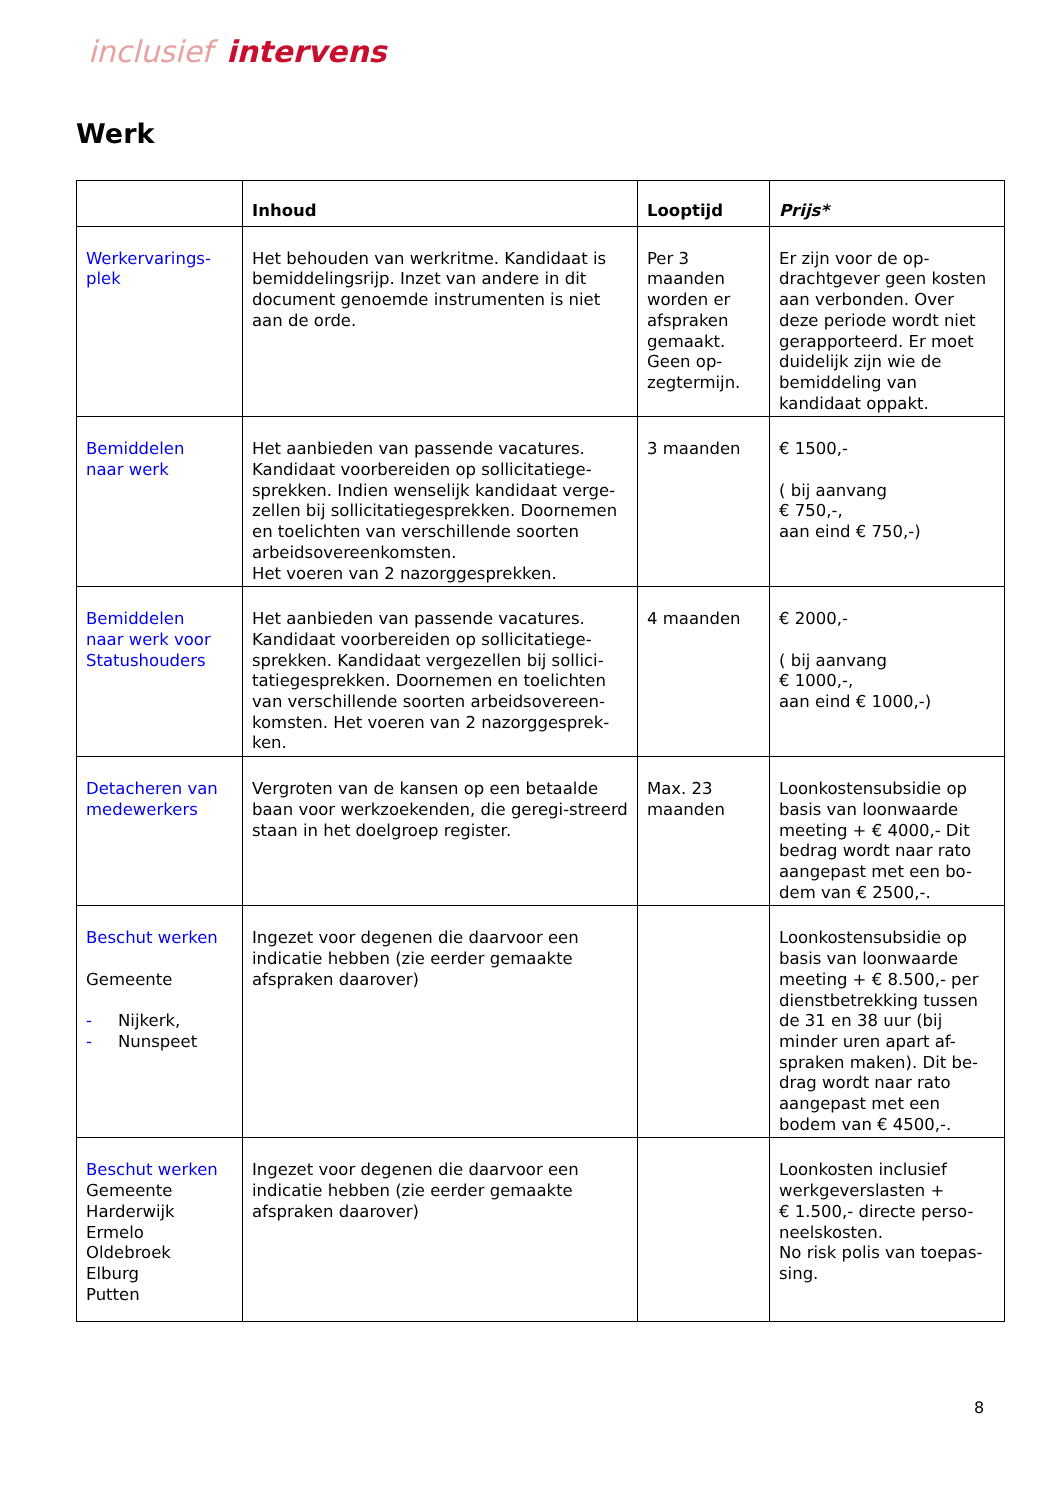inclusief intervens
Werk
| | Inhoud | Looptijd | Prijs* |
| --- | --- | --- | --- |
| Werkervarings- plek | Het behouden van werkritme. Kandidaat is bemiddelingsrijp. Inzet van andere in dit document genoemde instrumenten is niet aan de orde. | Per 3 maanden worden er afspraken gemaakt. Geen op-zegtermijn. | Er zijn voor de op-drachtgever geen kosten aan verbonden. Over deze periode wordt niet gerapporteerd. Er moet duidelijk zijn wie de bemiddeling van kandidaat oppakt. |
| Bemiddelen naar werk | Het aanbieden van passende vacatures. Kandidaat voorbereiden op sollicitatiege-sprekken. Indien wenselijk kandidaat verge-zellen bij sollicitatiegesprekken. Doornemen en toelichten van verschillende soorten arbeidsovereenkomsten. Het voeren van 2 nazorggesprekken. | 3 maanden | € 1500,- ( bij aanvang € 750,-, aan eind € 750,-) |
| Bemiddelen naar werk voor Statushouders | Het aanbieden van passende vacatures. Kandidaat voorbereiden op sollicitatiege-sprekken. Kandidaat vergezellen bij sollici-tatiegesprekken. Doornemen en toelichten van verschillende soorten arbeidsovereen-komsten. Het voeren van 2 nazorggesprek-ken. | 4 maanden | € 2000,- ( bij aanvang € 1000,-, aan eind € 1000,-) |
| Detacheren van medewerkers | Vergroten van de kansen op een betaalde baan voor werkzoekenden, die geregi-streerd staan in het doelgroep register. | Max. 23 maanden | Loonkostensubsidie op basis van loonwaarde meeting + € 4000,- Dit bedrag wordt naar rato aangepast met een bo-dem van € 2500,-. |
| Beschut werken Gemeente - Nijkerk, - Nunspeet | Ingezet voor degenen die daarvoor een indicatie hebben (zie eerder gemaakte afspraken daarover) | | Loonkostensubsidie op basis van loonwaarde meeting + € 8.500,- per dienstbetrekking tussen de 31 en 38 uur (bij minder uren apart af-spraken maken). Dit be-drag wordt naar rato aangepast met een bodem van € 4500,-. |
| Beschut werken Gemeente Harderwijk Ermelo Oldebroek Elburg Putten | Ingezet voor degenen die daarvoor een indicatie hebben (zie eerder gemaakte afspraken daarover) | | Loonkosten inclusief werkgeverslasten + € 1.500,- directe perso-neelskosten. No risk polis van toepas-sing. |
8